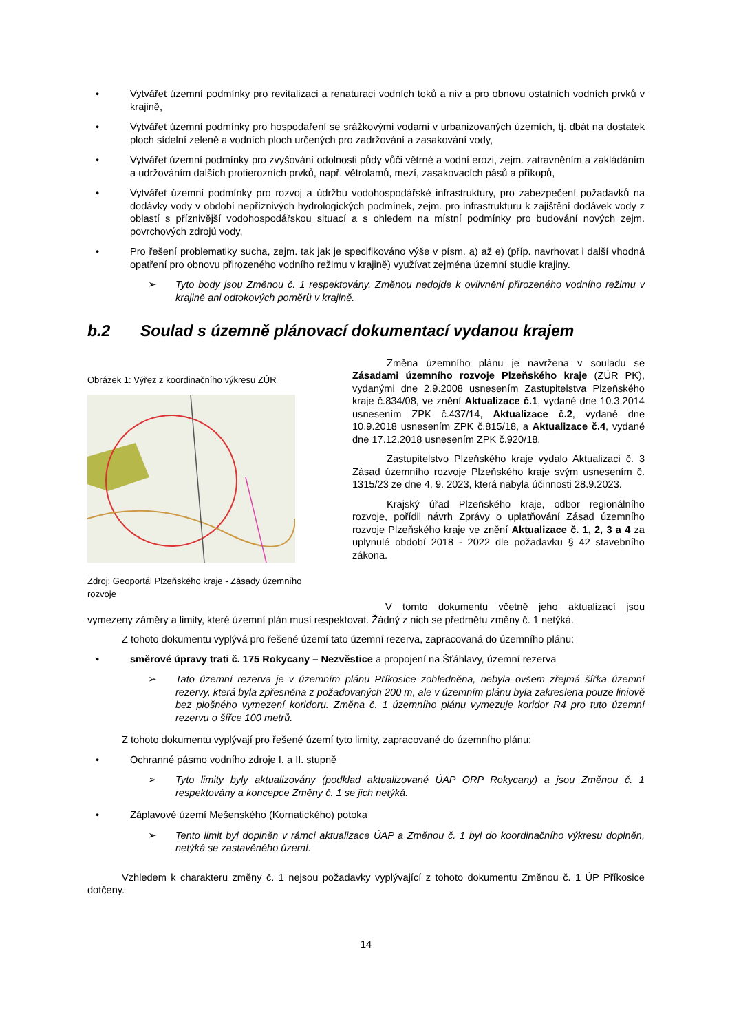• Vytvářet územní podmínky pro revitalizaci a renaturaci vodních toků a niv a pro obnovu ostatních vodních prvků v krajině,
• Vytvářet územní podmínky pro hospodaření se srážkovými vodami v urbanizovaných územích, tj. dbát na dostatek ploch sídelní zeleně a vodních ploch určených pro zadržování a zasakování vody,
• Vytvářet územní podmínky pro zvyšování odolnosti půdy vůči větrné a vodní erozi, zejm. zatravněním a zakládáním a udržováním dalších protierozních prvků, např. větrolamů, mezí, zasakovacích pásů a příkopů,
• Vytvářet územní podmínky pro rozvoj a údržbu vodohospodářské infrastruktury, pro zabezpečení požadavků na dodávky vody v období nepříznivých hydrologických podmínek, zejm. pro infrastrukturu k zajištění dodávek vody z oblastí s příznivější vodohospodářskou situací a s ohledem na místní podmínky pro budování nových zejm. povrchových zdrojů vody,
• Pro řešení problematiky sucha, zejm. tak jak je specifikováno výše v písm. a) až e) (příp. navrhovat i další vhodná opatření pro obnovu přirozeného vodního režimu v krajině) využívat zejména územní studie krajiny.
➢ Tyto body jsou Změnou č. 1 respektovány, Změnou nedojde k ovlivnění přirozeného vodního režimu v krajině ani odtokových poměrů v krajině.
b.2 Soulad s územně plánovací dokumentací vydanou krajem
Obrázek 1: Výřez z koordinačního výkresu ZÚR
Zdroj: Geoportál Plzeňského kraje - Zásady územního rozvoje
Změna územního plánu je navržena v souladu se Zásadami územního rozvoje Plzeňského kraje (ZÚR PK), vydanými dne 2.9.2008 usnesením Zastupitelstva Plzeňského kraje č.834/08, ve znění Aktualizace č.1, vydané dne 10.3.2014 usnesením ZPK č.437/14, Aktualizace č.2, vydané dne 10.9.2018 usnesením ZPK č.815/18, a Aktualizace č.4, vydané dne 17.12.2018 usnesením ZPK č.920/18.
Zastupitelstvo Plzeňského kraje vydalo Aktualizaci č. 3 Zásad územního rozvoje Plzeňského kraje svým usnesením č. 1315/23 ze dne 4. 9. 2023, která nabyla účinnosti 28.9.2023.
Krajský úřad Plzeňského kraje, odbor regionálního rozvoje, pořídil návrh Zprávy o uplatňování Zásad územního rozvoje Plzeňského kraje ve znění Aktualizace č. 1, 2, 3 a 4 za uplynulé období 2018 - 2022 dle požadavku § 42 stavebního zákona.
V tomto dokumentu včetně jeho aktualizací jsou vymezeny záměry a limity, které územní plán musí respektovat. Žádný z nich se předmětu změny č. 1 netýká.
Z tohoto dokumentu vyplývá pro řešené území tato územní rezerva, zapracovaná do územního plánu:
• směrové úpravy trati č. 175 Rokycany – Nezvěstice a propojení na Šťáhlavy, územní rezerva
➢ Tato územní rezerva je v územním plánu Příkosice zohledněna, nebyla ovšem zřejmá šířka územní rezervy, která byla zpřesněna z požadovaných 200 m, ale v územním plánu byla zakreslena pouze liniově bez plošného vymezení koridoru. Změna č. 1 územního plánu vymezuje koridor R4 pro tuto územní rezervu o šířce 100 metrů.
Z tohoto dokumentu vyplývají pro řešené území tyto limity, zapracované do územního plánu:
• Ochranné pásmo vodního zdroje I. a II. stupně
➢ Tyto limity byly aktualizovány (podklad aktualizované ÚAP ORP Rokycany) a jsou Změnou č. 1 respektovány a koncepce Změny č. 1 se jich netýká.
• Záplavové území Mešenského (Kornatického) potoka
➢ Tento limit byl doplněn v rámci aktualizace ÚAP a Změnou č. 1 byl do koordinačního výkresu doplněn, netýká se zastavěného území.
Vzhledem k charakteru změny č. 1 nejsou požadavky vyplývající z tohoto dokumentu Změnou č. 1 ÚP Příkosice dotčeny.
14